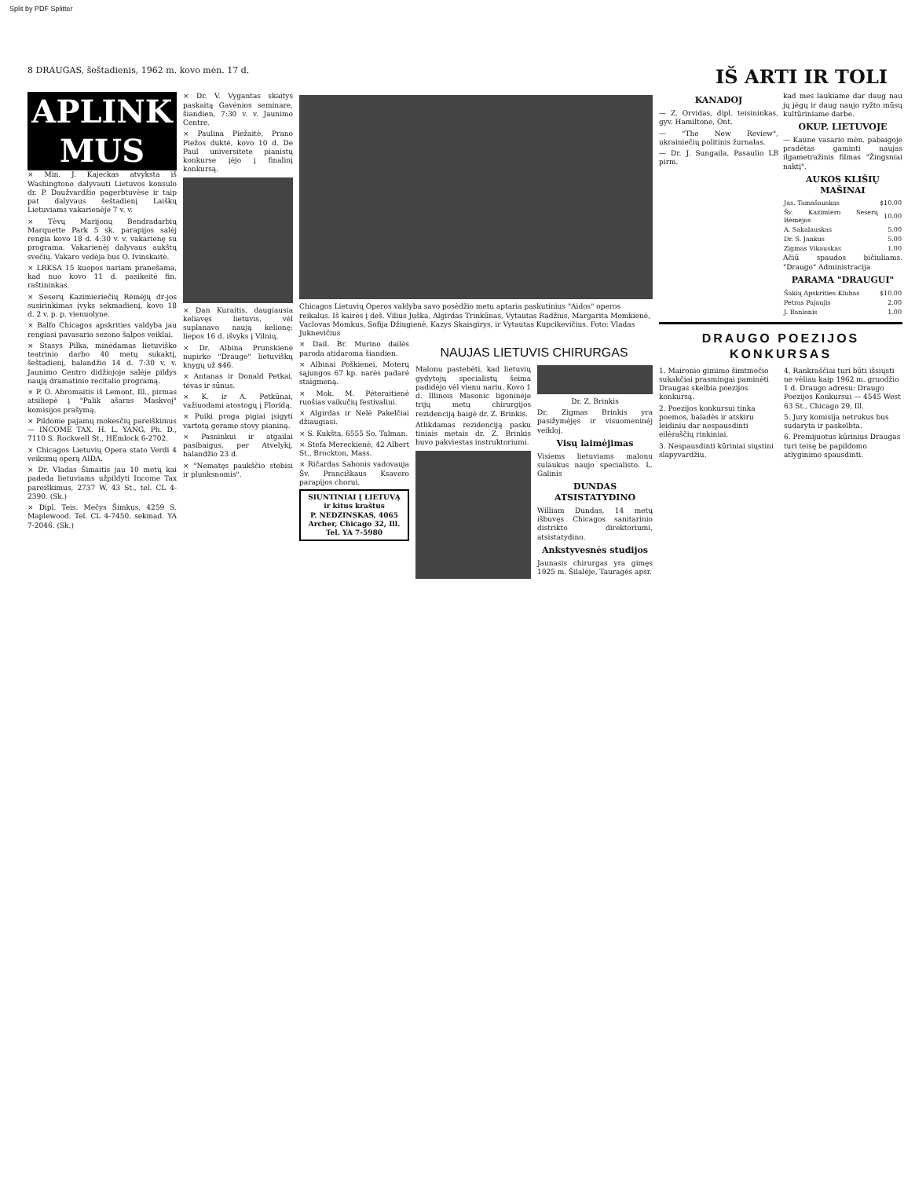Split by PDF Splitter
8 DRAUGAS, šeštadienis, 1962 m. kovo mėn. 17 d.
IŠ ARTI IR TOLI
APLINK MUS
× Min. J. Kajeckas atvyksta iš Washingtono dalyvauti Lietuvos konsulo dr. P. Daužvardžio pagerbtuvėse ir taip pat dalyvaus šeštadienį Laiškų Lietuviams vakarienėje 7 v. v.
× Tėvų Marijonų Bendradarbių Marquette Park 5 sk. parapijos salėj rengia kovo 18 d. 4:30 v. v. vakarienę su programa. Vakarienėj dalyvaus aukštų svečių. Vakaro vedėja bus O. Ivinskaitė.
× LRKSA 15 kuopos nariam pranešama, kad nuo kovo 11 d. pasikeitė fin. raštininkas.
× Seserų Kazimieriečių Rėmėjų dr-jos susirinkimas įvyks sekmadienį, kovo 18 d. 2 v. p. p. vienuolyne.
× Balfo Chicagos apskrities valdyba jau rengiasi pavasario sezono šalpos veiklai.
× Stasys Pilka, minėdamas lietuviško teatrinio darbo 40 metų sukaktį, šeštadienį, balandžio 14 d. 7:30 v. v. Jaunimo Centro didžiojoje salėje pildys naują dramatinio recitalio programą.
× P. O. Abromaitis iš Lemont, Ill., pirmas atsiliepė į "Palik ašaras Maskvoj" komisijos prašymą.
× Pildome pajamų mokesčių pareiškimus — INCOME TAX. H. L. YANG, Ph. D., 7110 S. Rockwell St., HEmlock 6-2702.
× Chicagos Lietuvių Opera stato Verdi 4 veiksmų operą AIDA.
× Dr. Vladas Šimaitis jau 10 metų kai padeda lietuviams užpildyti Income Tax pareiškimus, 2737 W. 43 St., tel. CL 4-2390. (Sk.)
× Dipl. Teis. Mečys Šimkus, 4259 S. Maplewood. Tel. CL 4-7450, sekmad. YA 7-2046. (Sk.)
× Dr. V. Vygantas skaitys paskaitą Gavėnios seminare, šiandien, 7:30 v. v. Jaunimo Centre.
× Paulina Piežaitė, Prano Piežos duktė, kovo 10 d. De Paul universitete pianistų konkurse įėjo į finalinį konkursą.
× Dan Kuraitis, daugiausia keliavęs lietuvis, vėl suplanavo naują kelionę: liepos 16 d. išvyks į Vilnių.
× Dr. Albina Prunskienė nupirko "Drauge" lietuviškų knygų už $46.
× Antanas ir Donald Petkai, tėvas ir sūnus.
× K. ir A. Petkūnai, važiuodami atostogų į Floridą.
× Puiki proga pigiai įsigyti vartotą gerame stovy pianiną.
× Pasninkui ir atgailai pasibaigus, per Atvelykį, balandžio 23 d.
× "Nematęs paukščio stebisi ir plunksnomis".
Chicagos Lietuvių Operos valdyba savo posėdžio metu aptaria paskutinius "Aidos" operos reikalus. Iš kairės į deš. Vilius Juška, Algirdas Trinkūnas, Vytautas Radžius, Margarita Momkienė, Vaclovas Momkus, Sofija Džiugienė, Kazys Skaisgirys, ir Vytautas Kupcikevičius. Foto: Vladas Juknevičius
× Dail. Br. Murino dailės paroda atidaroma šiandien.
× Albinai Poškienei, Moterų sąjungos 67 kp. narės padarė staigmeną.
× Mok. M. Pėteraitienė ruošias vaikučių festivaliui.
× Algirdas ir Nelė Pakelčiai džiaugiasi.
× S. Kukšta, 6555 So. Talman.
× Stefa Mereckienė, 42 Albert St., Brockton, Mass.
× Ričardas Sabonis vadovauja Šv. Pranciškaus Ksavero parapijos chorui.
SIUNTINIAI Į LIETUVĄ
ir kitus kraštus
P. NEDZINSKAS, 4065 Archer, Chicago 32, Ill. Tel. YA 7-5980
NAUJAS LIETUVIS CHIRURGAS
Malonu pastebėti, kad lietuvių gydytojų specialistų šeima padidėjo vėl vienu nariu. Kovo 1 d. Illinois Masonic ligoninėje trijų metų chirurgijos rezidenciją baigė dr. Z. Brinkis.
Atlikdamas rezidenciją pasku tiniais metais dr. Z. Brinkis buvo pakviestas instruktoriumi.
Dr. Z. Brinkis
Dr. Zigmas Brinkis yra pasižymėjęs ir visuomeninėj veikloj.
Visų laimėjimas
Visiems lietuviams malonu sulaukus naujo specialisto. L. Galinis
DUNDAS ATSISTATYDINO
William Dundas, 14 metų išbuvęs Chicagos sanitarinio distrikto direktoriumi, atsistatydino.
Ankstyvesnės studijos
Jaunasis chirurgas yra gimęs 1925 m. Šilalėje, Tauragės apsr.
KANADOJ
— Z. Orvidas, dipl. teisininkas, gyv. Hamiltone, Ont.
— "The New Review", ukrainiečių politinis žurnalas.
— Dr. J. Sungaila, Pasaulio LB pirm.
kad mes laukiame dar daug nau jų jėgų ir daug naujo ryžto mūsų kultūriniame darbe.
OKUP. LIETUVOJE
— Kaune vasario mėn. pabaigoje pradėtas gaminti naujas ilgametražinis filmas "Žingsniai naktį".
AUKOS KLIŠIŲ MAŠINAI
| Jas. Tamašauskas | $10.00 |
| Šv. Kazimiero Seserų Rėmėjos | 10.00 |
| A. Sakalauskas | 5.00 |
| Dr. S. Jankus | 5.00 |
| Zigmas Vikauskas | 1.00 |
Ačiū spaudos bičiuliams. "Draugo" Administracija
PARAMA "DRAUGUI"
| Šakių Apskrities Klubas | $10.00 |
| Petras Pajaujis | 2.00 |
| J. Banionis | 1.00 |
DRAUGO POEZIJOS KONKURSAS
1. Maironio gimimo šimtmečio sukakčiai prasmingai paminėti Draugas skelbia poezijos konkursą.
2. Poezijos konkursui tinka poemos, baladės ir atskiru leidiniu dar nespausdinti eilėraščių rinkiniai.
3. Nespausdinti kūriniai siųstini slapyvardžiu.
4. Rankraščiai turi būti išsiųsti ne vėliau kaip 1962 m. gruodžio 1 d. Draugo adresu: Draugo Poezijos Konkursui — 4545 West 63 St., Chicago 29, Ill.
5. Jury komisija netrukus bus sudaryta ir paskelbta.
6. Premijuotus kūrinius Draugas turi teisę be papildomo atlyginimo spausdinti.